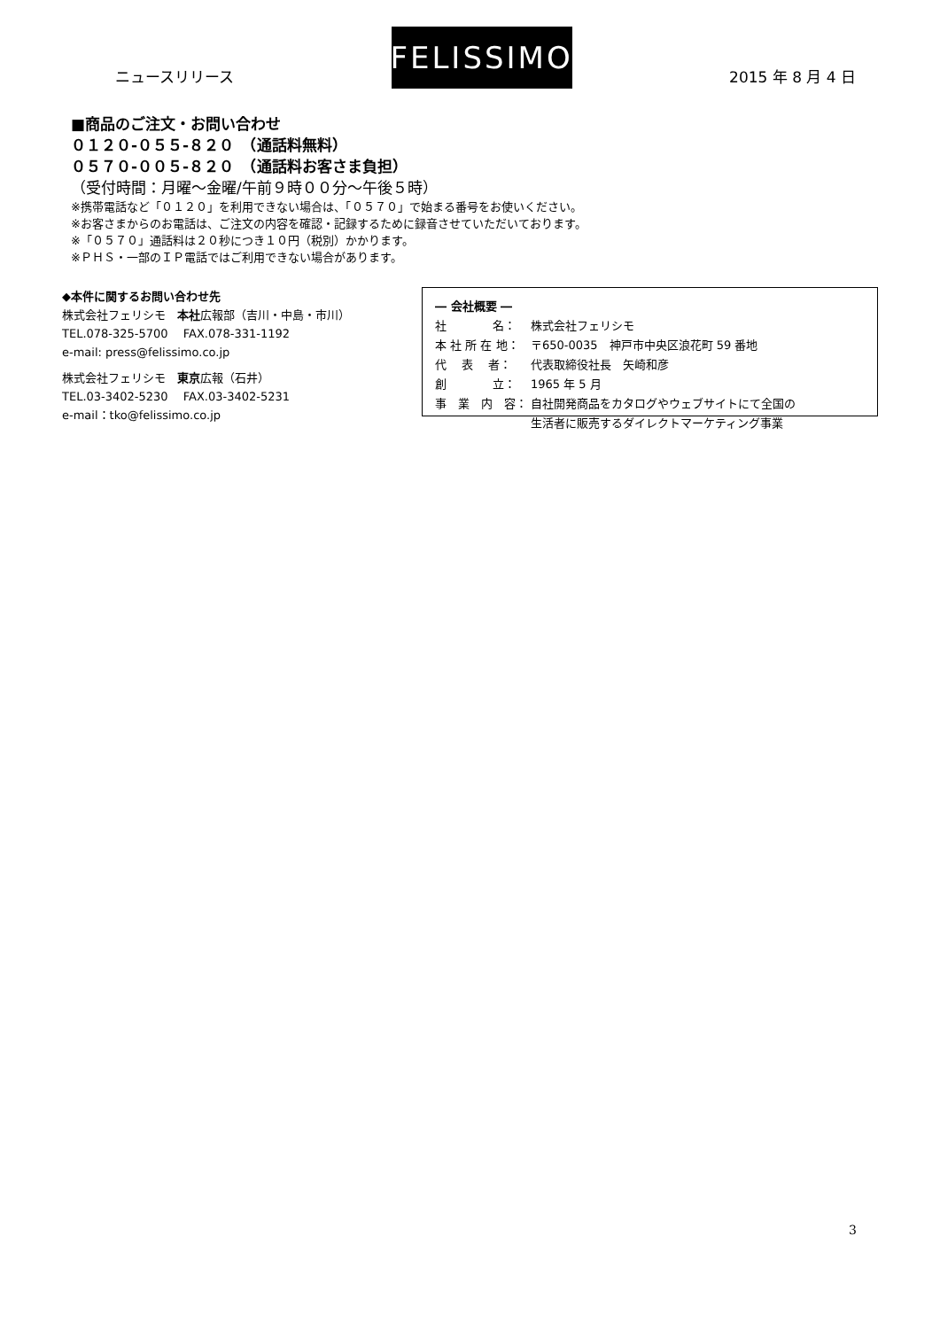ニュースリリース
FELISSIMO
2015 年 8 月 4 日
■商品のご注文・お問い合わせ
０１２０-０５５-８２０　（通話料無料）
０５７０-００５-８２０　（通話料お客さま負担）
（受付時間：月曜～金曜/午前９時００分～午後５時）
※携帯電話など「０１２０」を利用できない場合は、「０５７０」で始まる番号をお使いください。
※お客さまからのお電話は、ご注文の内容を確認・記録するために録音させていただいております。
※「０５７０」通話料は２０秒につき１０円（税別）かかります。
※ＰＨＳ・一部のＩＰ電話ではご利用できない場合があります。
◆本件に関するお問い合わせ先
株式会社フェリシモ　本社広報部（吉川・中島・市川）
TEL.078-325-5700　 FAX.078-331-1192
e-mail: press@felissimo.co.jp
株式会社フェリシモ　東京広報（石井）
TEL.03-3402-5230　 FAX.03-3402-5231
e-mail：tko@felissimo.co.jp
― 会社概要 ―
| 社 名： | 株式会社フェリシモ |
| 本 社 所 在 地： | 〒650-0035 神戸市中央区浪花町 59 番地 |
| 代 表 者： | 代表取締役社長 矢崎和彦 |
| 創 立： | 1965 年 5 月 |
| 事 業 内 容： | 自社開発商品をカタログやウェブサイトにて全国の 生活者に販売するダイレクトマーケティング事業 |
3